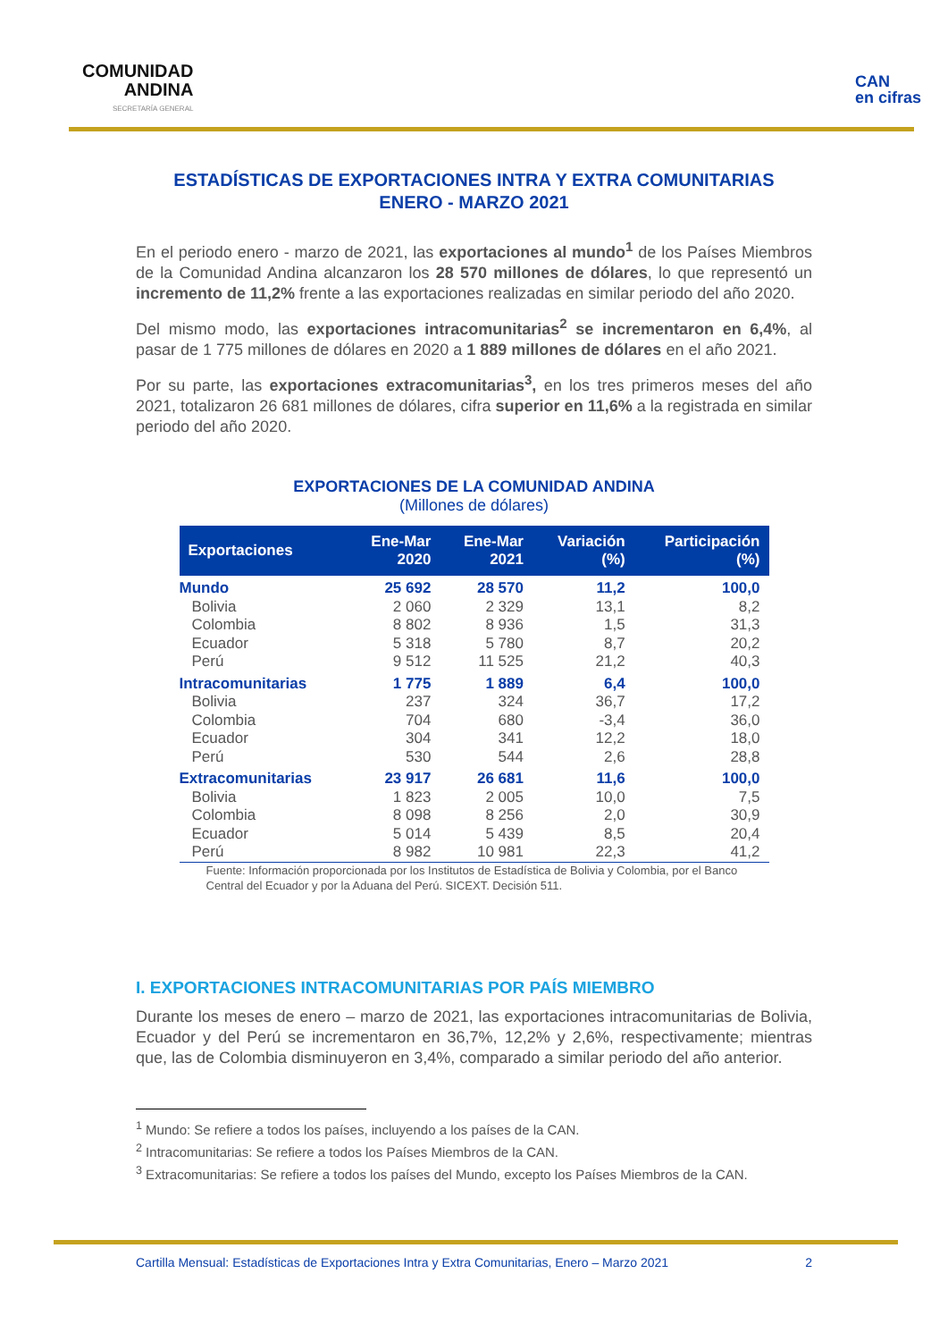COMUNIDAD
ANDINA
SECRETARÍA GENERAL
CAN
en cifras
ESTADÍSTICAS DE EXPORTACIONES INTRA Y EXTRA COMUNITARIAS
ENERO - MARZO 2021
En el periodo enero - marzo de 2021, las exportaciones al mundo<sup>1</sup> de los Países Miembros de la Comunidad Andina alcanzaron los 28 570 millones de dólares, lo que representó un incremento de 11,2% frente a las exportaciones realizadas en similar periodo del año 2020.
Del mismo modo, las exportaciones intracomunitarias<sup>2</sup> se incrementaron en 6,4%, al pasar de 1 775 millones de dólares en 2020 a 1 889 millones de dólares en el año 2021.
Por su parte, las exportaciones extracomunitarias<sup>3</sup>, en los tres primeros meses del año 2021, totalizaron 26 681 millones de dólares, cifra superior en 11,6% a la registrada en similar periodo del año 2020.
EXPORTACIONES DE LA COMUNIDAD ANDINA
(Millones de dólares)
| Exportaciones | Ene-Mar 2020 | Ene-Mar 2021 | Variación (%) | Participación (%) |
| --- | --- | --- | --- | --- |
| Mundo | 25 692 | 28 570 | 11,2 | 100,0 |
| Bolivia | 2 060 | 2 329 | 13,1 | 8,2 |
| Colombia | 8 802 | 8 936 | 1,5 | 31,3 |
| Ecuador | 5 318 | 5 780 | 8,7 | 20,2 |
| Perú | 9 512 | 11 525 | 21,2 | 40,3 |
| Intracomunitarias | 1 775 | 1 889 | 6,4 | 100,0 |
| Bolivia | 237 | 324 | 36,7 | 17,2 |
| Colombia | 704 | 680 | -3,4 | 36,0 |
| Ecuador | 304 | 341 | 12,2 | 18,0 |
| Perú | 530 | 544 | 2,6 | 28,8 |
| Extracomunitarias | 23 917 | 26 681 | 11,6 | 100,0 |
| Bolivia | 1 823 | 2 005 | 10,0 | 7,5 |
| Colombia | 8 098 | 8 256 | 2,0 | 30,9 |
| Ecuador | 5 014 | 5 439 | 8,5 | 20,4 |
| Perú | 8 982 | 10 981 | 22,3 | 41,2 |
Fuente: Información proporcionada por los Institutos de Estadística de Bolivia y Colombia, por el Banco Central del Ecuador y por la Aduana del Perú. SICEXT. Decisión 511.
I. EXPORTACIONES INTRACOMUNITARIAS POR PAÍS MIEMBRO
Durante los meses de enero – marzo de 2021, las exportaciones intracomunitarias de Bolivia, Ecuador y del Perú se incrementaron en 36,7%, 12,2% y 2,6%, respectivamente; mientras que, las de Colombia disminuyeron en 3,4%, comparado a similar periodo del año anterior.
<sup>1</sup> Mundo: Se refiere a todos los países, incluyendo a los países de la CAN.
<sup>2</sup> Intracomunitarias: Se refiere a todos los Países Miembros de la CAN.
<sup>3</sup> Extracomunitarias: Se refiere a todos los países del Mundo, excepto los Países Miembros de la CAN.
Cartilla Mensual: Estadísticas de Exportaciones Intra y Extra Comunitarias, Enero – Marzo 2021 2